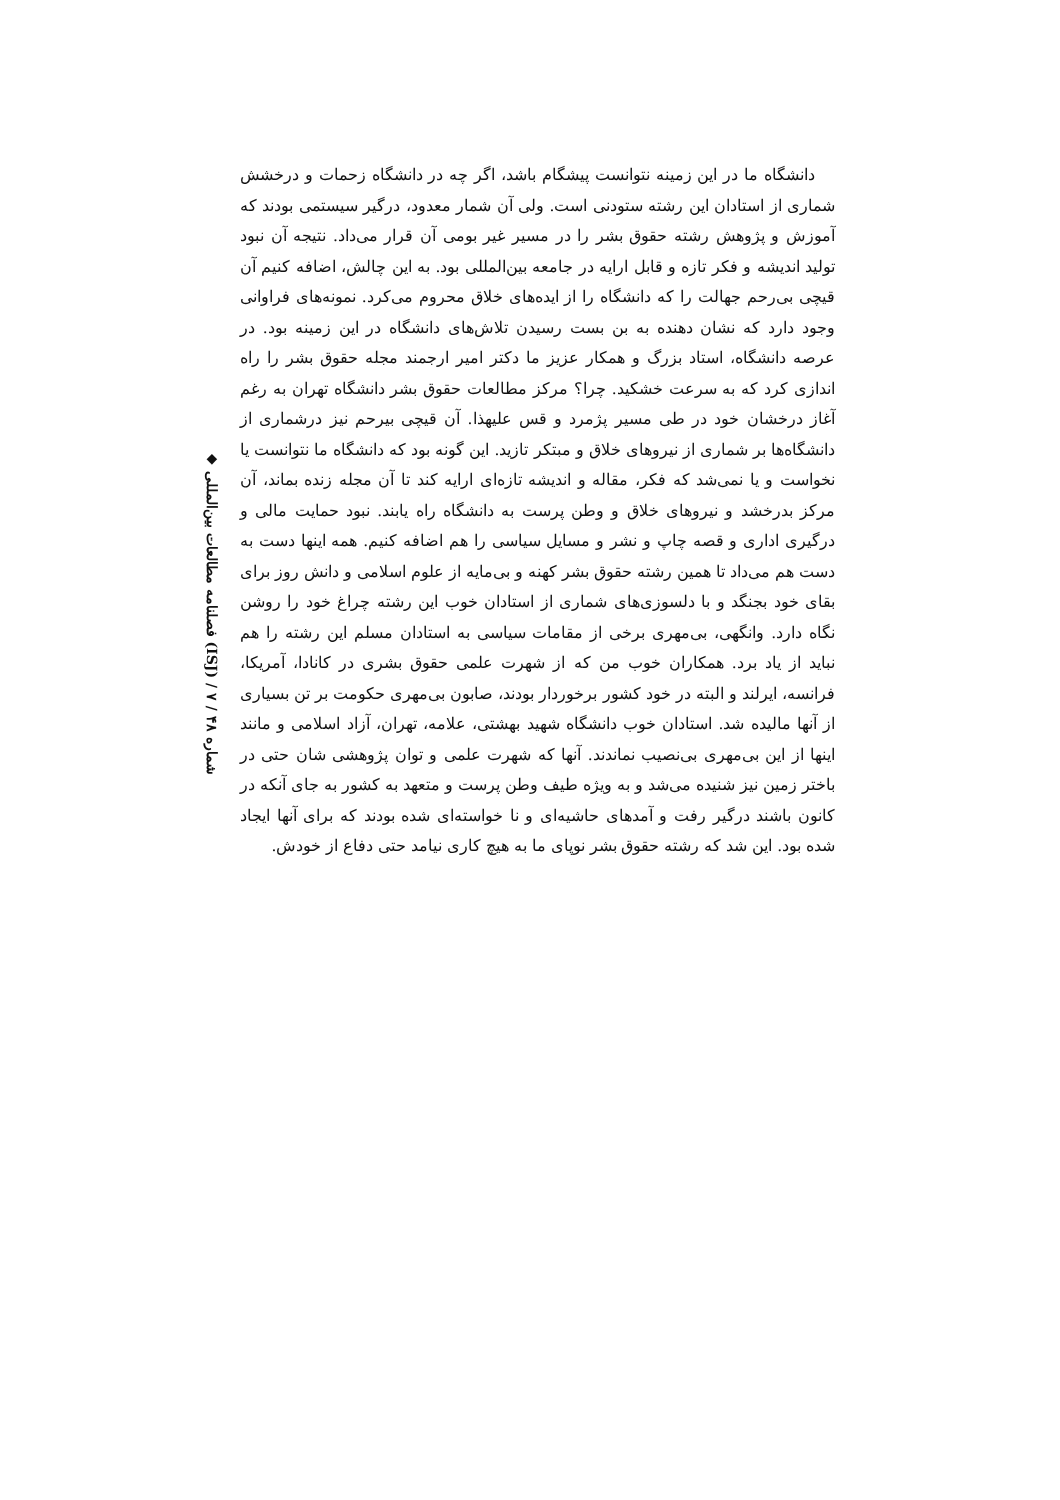◆ فصلنامه مطالعات بین‌المللی (ISJ) / شماره ۴۸ / ۷
دانشگاه ما در این زمینه نتوانست پیشگام باشد، اگر چه در دانشگاه زحمات و درخشش شماری از استادان این رشته ستودنی است. ولی آن شمار معدود، درگیر سیستمی بودند که آموزش و پژوهش رشته حقوق بشر را در مسیر غیر بومی آن قرار می‌داد. نتیجه آن نبود تولید اندیشه و فکر تازه و قابل ارایه در جامعه بین‌المللی بود. به این چالش، اضافه کنیم آن قیچی بی‌رحم جهالت را که دانشگاه را از ایده‌های خلاق محروم می‌کرد. نمونه‌های فراوانی وجود دارد که نشان دهنده به بن بست رسیدن تلاش‌های دانشگاه در این زمینه بود. در عرصه دانشگاه، استاد بزرگ و همکار عزیز ما دکتر امیر ارجمند مجله حقوق بشر را راه اندازی کرد که به سرعت خشکید. چرا؟ مرکز مطالعات حقوق بشر دانشگاه تهران به رغم آغاز درخشان خود در طی مسیر پژمرد و قس علیهذا. آن قیچی بیرحم نیز درشماری از دانشگاه‌ها بر شماری از نیروهای خلاق و مبتکر تازید. این گونه بود که دانشگاه ما نتوانست یا نخواست و یا نمی‌شد که فکر، مقاله و اندیشه تازه‌ای ارایه کند تا آن مجله زنده بماند، آن مرکز بدرخشد و نیروهای خلاق و وطن پرست به دانشگاه راه یابند. نبود حمایت مالی و درگیری اداری و قصه چاپ و نشر و مسایل سیاسی را هم اضافه کنیم. همه اینها دست به دست هم می‌داد تا همین رشته حقوق بشر کهنه و بی‌مایه از علوم اسلامی و دانش روز برای بقای خود بجنگد و با دلسوزی‌های شماری از استادان خوب این رشته چراغ خود را روشن نگاه دارد. وانگهی، بی‌مهری برخی از مقامات سیاسی به استادان مسلم این رشته را هم نباید از یاد برد. همکاران خوب من که از شهرت علمی حقوق بشری در کانادا، آمریکا، فرانسه، ایرلند و البته در خود کشور برخوردار بودند، صابون بی‌مهری حکومت بر تن بسیاری از آنها مالیده شد. استادان خوب دانشگاه شهید بهشتی، علامه، تهران، آزاد اسلامی و مانند اینها از این بی‌مهری بی‌نصیب نماندند. آنها که شهرت علمی و توان پژوهشی شان حتی در باختر زمین نیز شنیده می‌شد و به ویژه طیف وطن پرست و متعهد به کشور به جای آنکه در کانون باشند درگیر رفت و آمدهای حاشیه‌ای و نا خواسته‌ای شده بودند که برای آنها ایجاد شده بود. این شد که رشته حقوق بشر نوپای ما به هیچ کاری نیامد حتی دفاع از خودش.